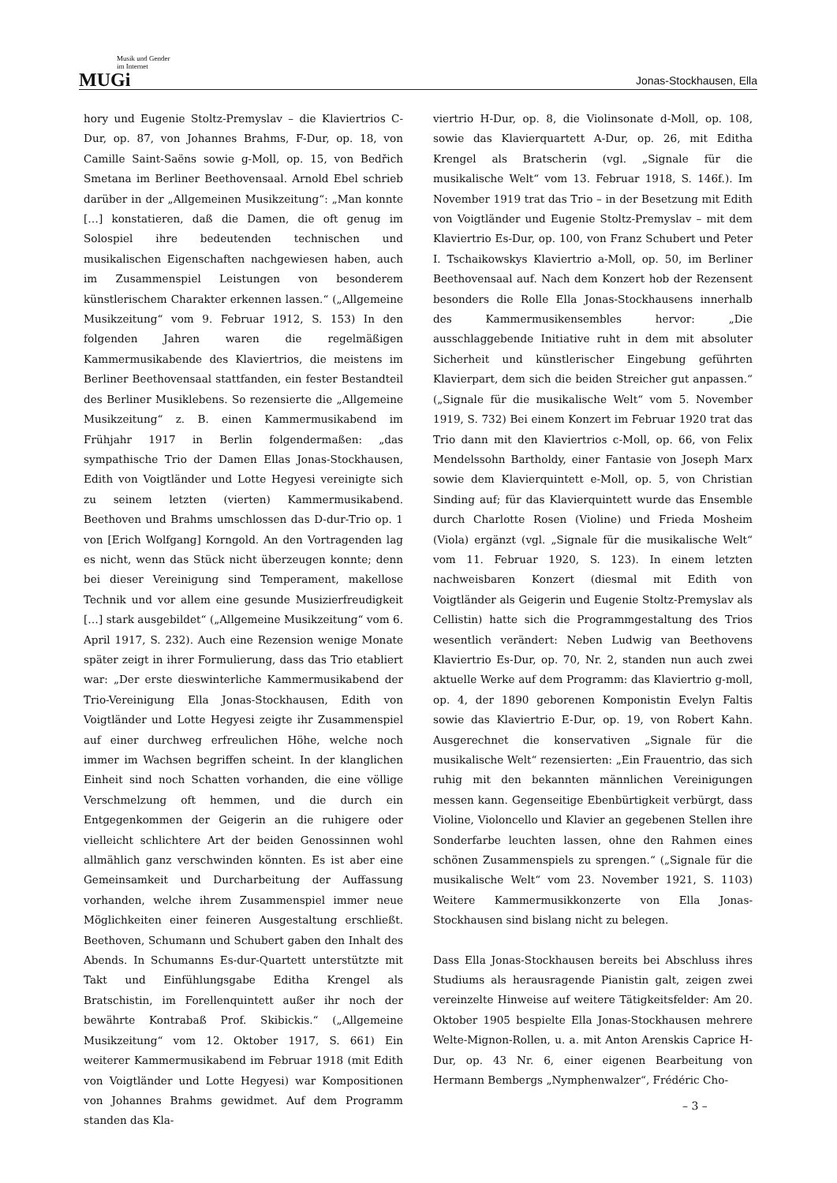Musik und Gender
im Internet
MUGi
Jonas-Stockhausen, Ella
hory und Eugenie Stoltz-Premyslav – die Klaviertrios C-Dur, op. 87, von Johannes Brahms, F-Dur, op. 18, von Camille Saint-Saëns sowie g-Moll, op. 15, von Bedřich Smetana im Berliner Beethovensaal. Arnold Ebel schrieb darüber in der „Allgemeinen Musikzeitung“: „Man konnte […] konstatieren, daß die Damen, die oft genug im Solospiel ihre bedeutenden technischen und musikalischen Eigenschaften nachgewiesen haben, auch im Zusammenspiel Leistungen von besonderem künstlerischem Charakter erkennen lassen.“ („Allgemeine Musikzeitung“ vom 9. Februar 1912, S. 153) In den folgenden Jahren waren die regelmäßigen Kammermusikabende des Klaviertrios, die meistens im Berliner Beethovensaal stattfanden, ein fester Bestandteil des Berliner Musiklebens. So rezensierte die „Allgemeine Musikzeitung“ z. B. einen Kammermusikabend im Frühjahr 1917 in Berlin folgendermaßen: „das sympathische Trio der Damen Ellas Jonas-Stockhausen, Edith von Voigtländer und Lotte Hegyesi vereinigte sich zu seinem letzten (vierten) Kammermusikabend. Beethoven und Brahms umschlossen das D-dur-Trio op. 1 von [Erich Wolfgang] Korngold. An den Vortragenden lag es nicht, wenn das Stück nicht überzeugen konnte; denn bei dieser Vereinigung sind Temperament, makellose Technik und vor allem eine gesunde Musizierfreudigkeit […] stark ausgebildet“ („Allgemeine Musikzeitung“ vom 6. April 1917, S. 232). Auch eine Rezension wenige Monate später zeigt in ihrer Formulierung, dass das Trio etabliert war: „Der erste dieswinterliche Kammermusikabend der Trio-Vereinigung Ella Jonas-Stockhausen, Edith von Voigtländer und Lotte Hegyesi zeigte ihr Zusammenspiel auf einer durchweg erfreulichen Höhe, welche noch immer im Wachsen begriffen scheint. In der klanglichen Einheit sind noch Schatten vorhanden, die eine völlige Verschmelzung oft hemmen, und die durch ein Entgegenkommen der Geigerin an die ruhigere oder vielleicht schlichtere Art der beiden Genossinnen wohl allmählich ganz verschwinden könnten. Es ist aber eine Gemeinsamkeit und Durcharbeitung der Auffassung vorhanden, welche ihrem Zusammenspiel immer neue Möglichkeiten einer feineren Ausgestaltung erschließt. Beethoven, Schumann und Schubert gaben den Inhalt des Abends. In Schumanns Es-dur-Quartett unterstützte mit Takt und Einfühlungsgabe Editha Krengel als Bratschistin, im Forellenquintett außer ihr noch der bewährte Kontrabaß Prof. Skibickis.“ („Allgemeine Musikzeitung“ vom 12. Oktober 1917, S. 661) Ein weiterer Kammermusikabend im Februar 1918 (mit Edith von Voigtländer und Lotte Hegyesi) war Kompositionen von Johannes Brahms gewidmet. Auf dem Programm standen das Kla-
viertrio H-Dur, op. 8, die Violinsonate d-Moll, op. 108, sowie das Klavierquartett A-Dur, op. 26, mit Editha Krengel als Bratscherin (vgl. „Signale für die musikalische Welt“ vom 13. Februar 1918, S. 146f.). Im November 1919 trat das Trio – in der Besetzung mit Edith von Voigtländer und Eugenie Stoltz-Premyslav – mit dem Klaviertrio Es-Dur, op. 100, von Franz Schubert und Peter I. Tschaikowskys Klaviertrio a-Moll, op. 50, im Berliner Beethovensaal auf. Nach dem Konzert hob der Rezensent besonders die Rolle Ella Jonas-Stockhausens innerhalb des Kammermusikensembles hervor: „Die ausschlaggebende Initiative ruht in dem mit absoluter Sicherheit und künstlerischer Eingebung geführten Klavierpart, dem sich die beiden Streicher gut anpassen.“ („Signale für die musikalische Welt“ vom 5. November 1919, S. 732) Bei einem Konzert im Februar 1920 trat das Trio dann mit den Klaviertrios c-Moll, op. 66, von Felix Mendelssohn Bartholdy, einer Fantasie von Joseph Marx sowie dem Klavierquintett e-Moll, op. 5, von Christian Sinding auf; für das Klavierquintett wurde das Ensemble durch Charlotte Rosen (Violine) und Frieda Mosheim (Viola) ergänzt (vgl. „Signale für die musikalische Welt“ vom 11. Februar 1920, S. 123). In einem letzten nachweisbaren Konzert (diesmal mit Edith von Voigtländer als Geigerin und Eugenie Stoltz-Premyslav als Cellistin) hatte sich die Programmgestaltung des Trios wesentlich verändert: Neben Ludwig van Beethovens Klaviertrio Es-Dur, op. 70, Nr. 2, standen nun auch zwei aktuelle Werke auf dem Programm: das Klaviertrio g-moll, op. 4, der 1890 geborenen Komponistin Evelyn Faltis sowie das Klaviertrio E-Dur, op. 19, von Robert Kahn. Ausgerechnet die konservativen „Signale für die musikalische Welt“ rezensierten: „Ein Frauentrio, das sich ruhig mit den bekannten männlichen Vereinigungen messen kann. Gegenseitige Ebenbürtigkeit verbürgt, dass Violine, Violoncello und Klavier an gegebenen Stellen ihre Sonderfarbe leuchten lassen, ohne den Rahmen eines schönen Zusammenspiels zu sprengen.“ („Signale für die musikalische Welt“ vom 23. November 1921, S. 1103) Weitere Kammermusikkonzerte von Ella Jonas-Stockhausen sind bislang nicht zu belegen.
Dass Ella Jonas-Stockhausen bereits bei Abschluss ihres Studiums als herausragende Pianistin galt, zeigen zwei vereinzelte Hinweise auf weitere Tätigkeitsfelder: Am 20. Oktober 1905 bespielte Ella Jonas-Stockhausen mehrere Welte-Mignon-Rollen, u. a. mit Anton Arenskis Caprice H-Dur, op. 43 Nr. 6, einer eigenen Bearbeitung von Hermann Bembergs „Nymphenwalzer“, Frédéric Cho-
– 3 –